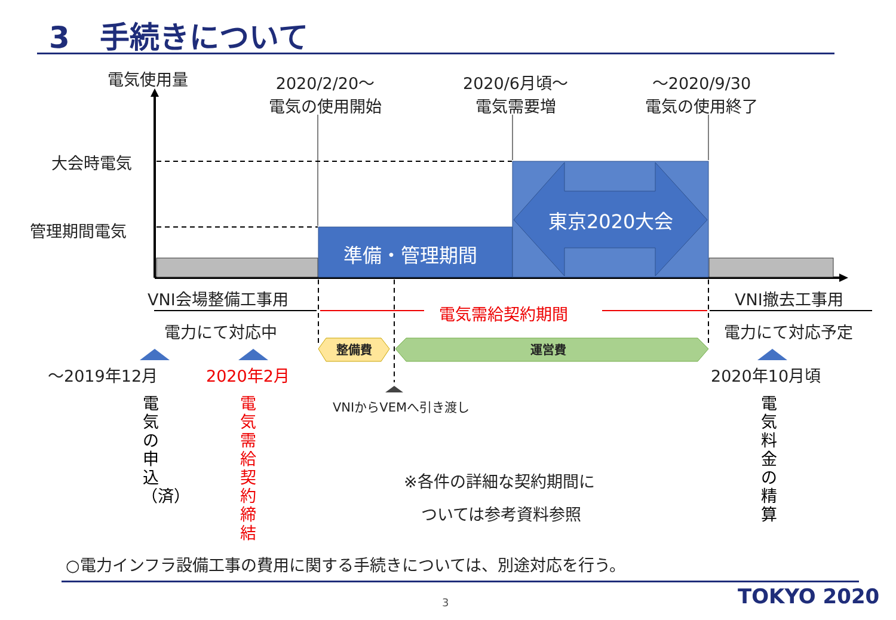3　手続きについて
電気使用量
2020/2/20～
電気の使用開始
2020/6月頃～
電気需要増
～2020/9/30
電気の使用終了
大会時電気
管理期間電気
準備・管理期間
東京2020大会
VNI会場整備工事用
電力にて対応中
電気需給契約期間
VNI撤去工事用
電力にて対応予定
整備費 運営費
～2019年12月 2020年2月 2020年10月頃
VNIからVEMへ引き渡し
電気の申込（済）
電気需給契約締結
電気料金の精算
※各件の詳細な契約期間に
ついては参考資料参照
○電力インフラ設備工事の費用に関する手続きについては、別途対応を行う。
3 TOKYO 2020